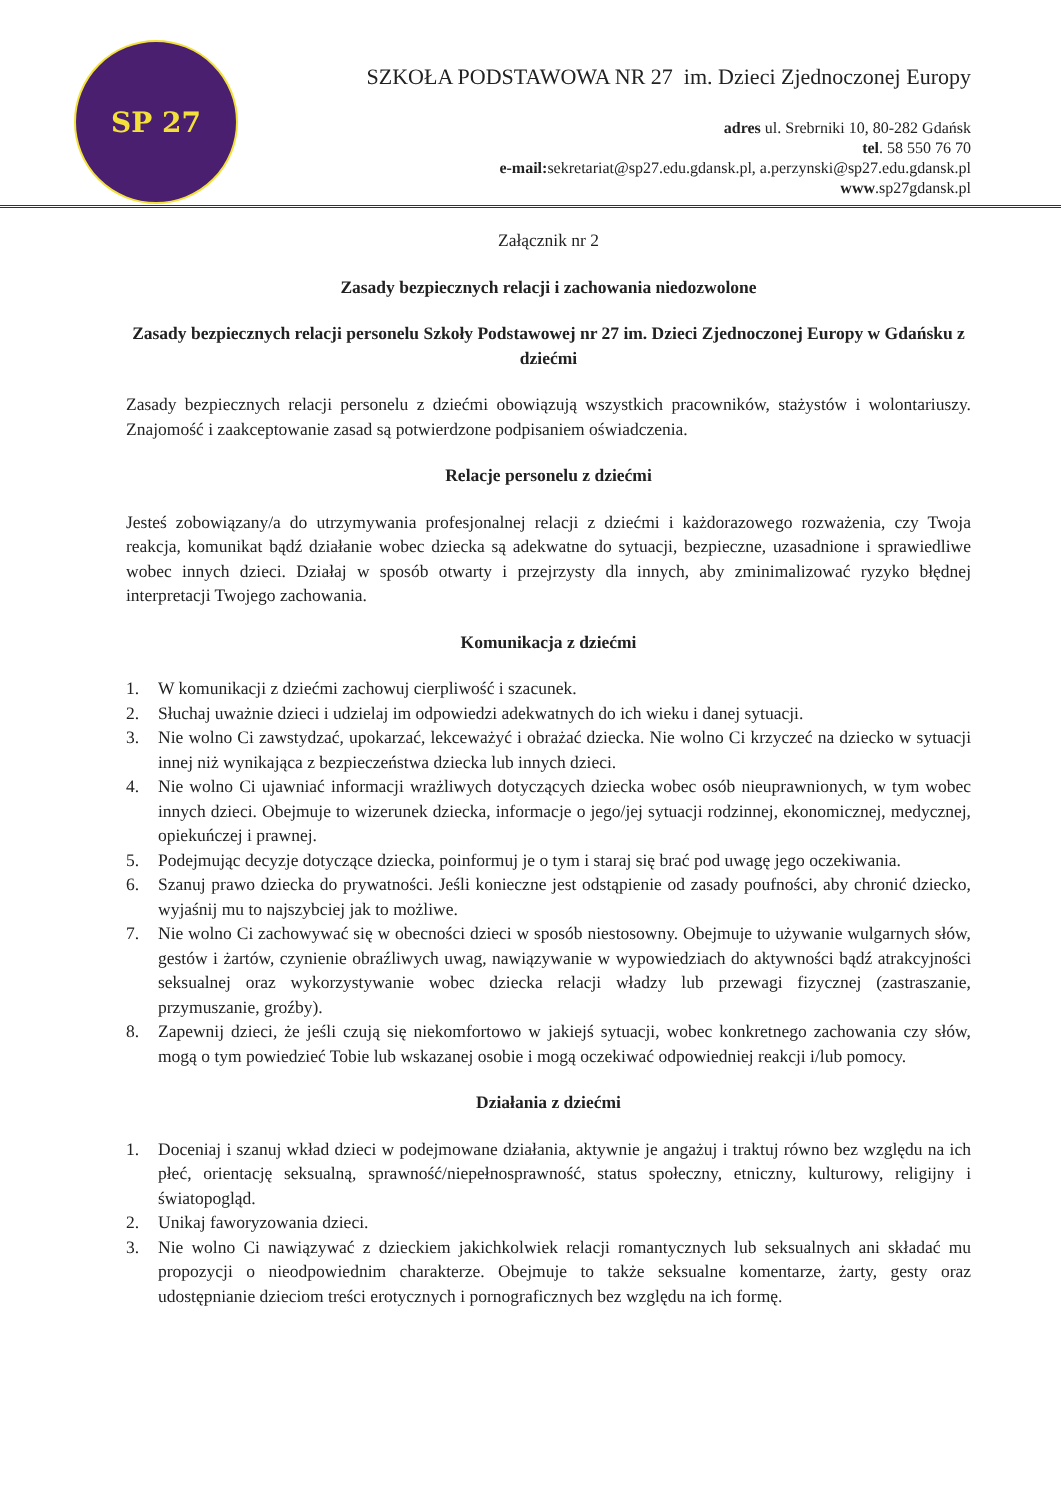SP 27
SZKOŁA PODSTAWOWA NR 27 im. Dzieci Zjednoczonej Europy
adres ul. Srebrniki 10, 80-282 Gdańsk
tel. 58 550 76 70
e-mail: sekretariat@sp27.edu.gdansk.pl, a.perzynski@sp27.edu.gdansk.pl
www.sp27gdansk.pl
Załącznik nr 2
Zasady bezpiecznych relacji i zachowania niedozwolone
Zasady bezpiecznych relacji personelu Szkoły Podstawowej nr 27 im. Dzieci Zjednoczonej Europy w Gdańsku z dziećmi
Zasady bezpiecznych relacji personelu z dziećmi obowiązują wszystkich pracowników, stażystów i wolontariuszy. Znajomość i zaakceptowanie zasad są potwierdzone podpisaniem oświadczenia.
Relacje personelu z dziećmi
Jesteś zobowiązany/a do utrzymywania profesjonalnej relacji z dziećmi i każdorazowego rozważenia, czy Twoja reakcja, komunikat bądź działanie wobec dziecka są adekwatne do sytuacji, bezpieczne, uzasadnione i sprawiedliwe wobec innych dzieci. Działaj w sposób otwarty i przejrzysty dla innych, aby zminimalizować ryzyko błędnej interpretacji Twojego zachowania.
Komunikacja z dziećmi
1. W komunikacji z dziećmi zachowuj cierpliwość i szacunek.
2. Słuchaj uważnie dzieci i udzielaj im odpowiedzi adekwatnych do ich wieku i danej sytuacji.
3. Nie wolno Ci zawstydzać, upokarzać, lekceważyć i obrażać dziecka. Nie wolno Ci krzyczeć na dziecko w sytuacji innej niż wynikająca z bezpieczeństwa dziecka lub innych dzieci.
4. Nie wolno Ci ujawniać informacji wrażliwych dotyczących dziecka wobec osób nieuprawnionych, w tym wobec innych dzieci. Obejmuje to wizerunek dziecka, informacje o jego/jej sytuacji rodzinnej, ekonomicznej, medycznej, opiekuńczej i prawnej.
5. Podejmując decyzje dotyczące dziecka, poinformuj je o tym i staraj się brać pod uwagę jego oczekiwania.
6. Szanuj prawo dziecka do prywatności. Jeśli konieczne jest odstąpienie od zasady poufności, aby chronić dziecko, wyjaśnij mu to najszybciej jak to możliwe.
7. Nie wolno Ci zachowywać się w obecności dzieci w sposób niestosowny. Obejmuje to używanie wulgarnych słów, gestów i żartów, czynienie obraźliwych uwag, nawiązywanie w wypowiedziach do aktywności bądź atrakcyjności seksualnej oraz wykorzystywanie wobec dziecka relacji władzy lub przewagi fizycznej (zastraszanie, przymuszanie, groźby).
8. Zapewnij dzieci, że jeśli czują się niekomfortowo w jakiejś sytuacji, wobec konkretnego zachowania czy słów, mogą o tym powiedzieć Tobie lub wskazanej osobie i mogą oczekiwać odpowiedniej reakcji i/lub pomocy.
Działania z dziećmi
1. Doceniaj i szanuj wkład dzieci w podejmowane działania, aktywnie je angażuj i traktuj równo bez względu na ich płeć, orientację seksualną, sprawność/niepełnosprawność, status społeczny, etniczny, kulturowy, religijny i światopogląd.
2. Unikaj faworyzowania dzieci.
3. Nie wolno Ci nawiązywać z dzieckiem jakichkolwiek relacji romantycznych lub seksualnych ani składać mu propozycji o nieodpowiednim charakterze. Obejmuje to także seksualne komentarze, żarty, gesty oraz udostępnianie dzieciom treści erotycznych i pornograficznych bez względu na ich formę.